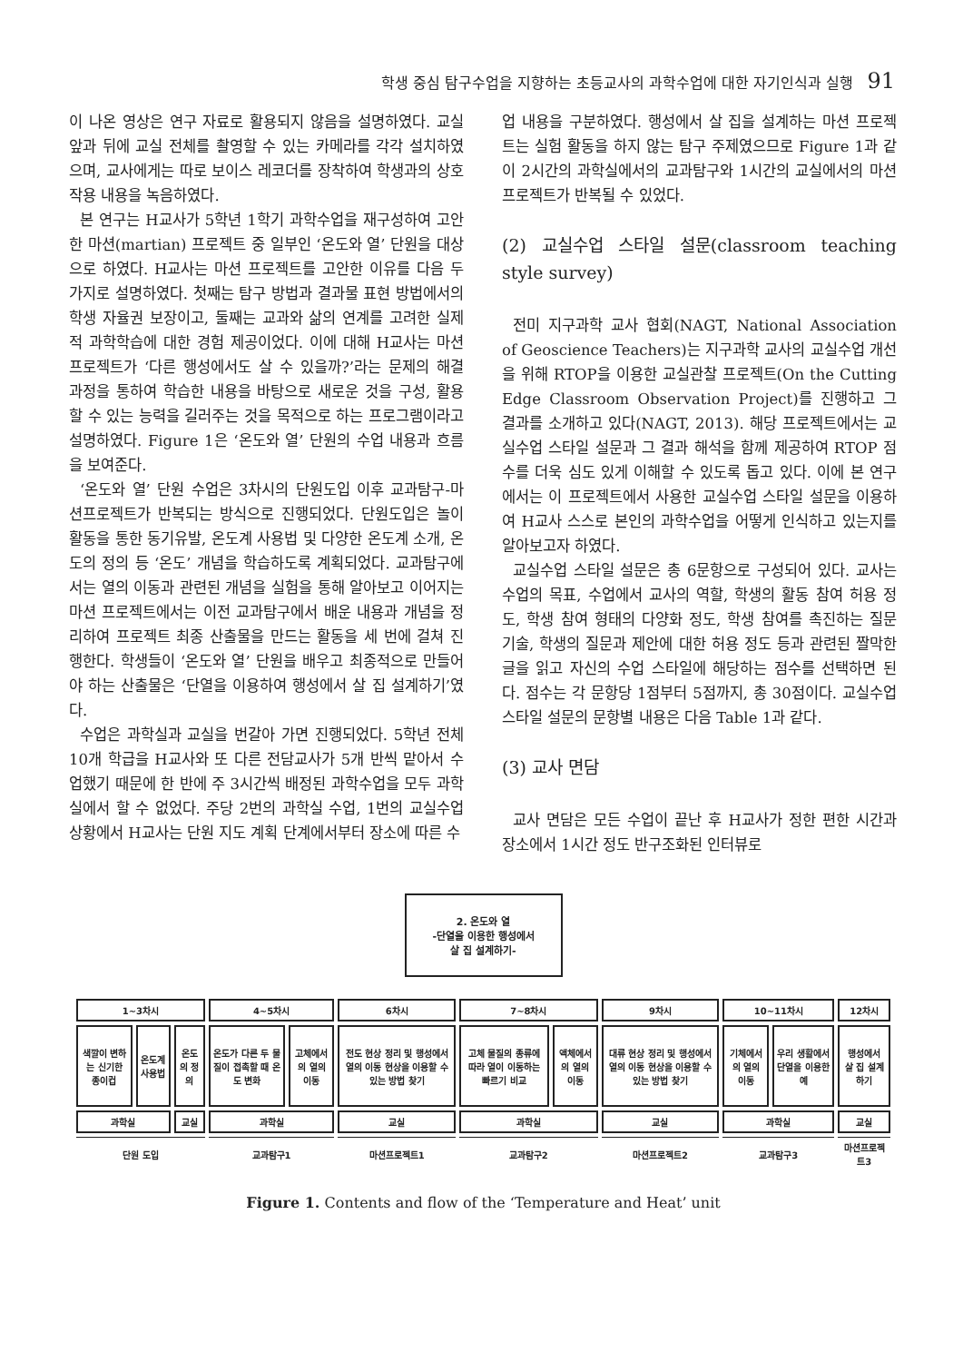학생 중심 탐구수업을 지향하는 초등교사의 과학수업에 대한 자기인식과 실행 91
이 나온 영상은 연구 자료로 활용되지 않음을 설명하였다. 교실 앞과 뒤에 교실 전체를 촬영할 수 있는 카메라를 각각 설치하였으며, 교사에게는 따로 보이스 레코더를 장착하여 학생과의 상호작용 내용을 녹음하였다.
본 연구는 H교사가 5학년 1학기 과학수업을 재구성하여 고안한 마션(martian) 프로젝트 중 일부인 ‘온도와 열’ 단원을 대상으로 하였다. H교사는 마션 프로젝트를 고안한 이유를 다음 두 가지로 설명하였다. 첫째는 탐구 방법과 결과물 표현 방법에서의 학생 자율권 보장이고, 둘째는 교과와 삶의 연계를 고려한 실제적 과학학습에 대한 경험 제공이었다. 이에 대해 H교사는 마션 프로젝트가 ‘다른 행성에서도 살 수 있을까?’라는 문제의 해결 과정을 통하여 학습한 내용을 바탕으로 새로운 것을 구성, 활용할 수 있는 능력을 길러주는 것을 목적으로 하는 프로그램이라고 설명하였다. Figure 1은 ‘온도와 열’ 단원의 수업 내용과 흐름을 보여준다.
‘온도와 열’ 단원 수업은 3차시의 단원도입 이후 교과탐구-마션프로젝트가 반복되는 방식으로 진행되었다. 단원도입은 놀이활동을 통한 동기유발, 온도계 사용법 및 다양한 온도계 소개, 온도의 정의 등 ‘온도’ 개념을 학습하도록 계획되었다. 교과탐구에서는 열의 이동과 관련된 개념을 실험을 통해 알아보고 이어지는 마션 프로젝트에서는 이전 교과탐구에서 배운 내용과 개념을 정리하여 프로젝트 최종 산출물을 만드는 활동을 세 번에 걸쳐 진행한다. 학생들이 ‘온도와 열’ 단원을 배우고 최종적으로 만들어야 하는 산출물은 ‘단열을 이용하여 행성에서 살 집 설계하기’였다.
수업은 과학실과 교실을 번갈아 가면 진행되었다. 5학년 전체 10개 학급을 H교사와 또 다른 전담교사가 5개 반씩 맡아서 수업했기 때문에 한 반에 주 3시간씩 배정된 과학수업을 모두 과학실에서 할 수 없었다. 주당 2번의 과학실 수업, 1번의 교실수업 상황에서 H교사는 단원 지도 계획 단계에서부터 장소에 따른 수
업 내용을 구분하였다. 행성에서 살 집을 설계하는 마션 프로젝트는 실험 활동을 하지 않는 탐구 주제였으므로 Figure 1과 같이 2시간의 과학실에서의 교과탐구와 1시간의 교실에서의 마션 프로젝트가 반복될 수 있었다.
(2) 교실수업 스타일 설문(classroom teaching style survey)
전미 지구과학 교사 협회(NAGT, National Association of Geoscience Teachers)는 지구과학 교사의 교실수업 개선을 위해 RTOP을 이용한 교실관찰 프로젝트(On the Cutting Edge Classroom Observation Project)를 진행하고 그 결과를 소개하고 있다(NAGT, 2013). 해당 프로젝트에서는 교실수업 스타일 설문과 그 결과 해석을 함께 제공하여 RTOP 점수를 더욱 심도 있게 이해할 수 있도록 돕고 있다. 이에 본 연구에서는 이 프로젝트에서 사용한 교실수업 스타일 설문을 이용하여 H교사 스스로 본인의 과학수업을 어떻게 인식하고 있는지를 알아보고자 하였다.
교실수업 스타일 설문은 총 6문항으로 구성되어 있다. 교사는 수업의 목표, 수업에서 교사의 역할, 학생의 활동 참여 허용 정도, 학생 참여 형태의 다양화 정도, 학생 참여를 촉진하는 질문 기술, 학생의 질문과 제안에 대한 허용 정도 등과 관련된 짤막한 글을 읽고 자신의 수업 스타일에 해당하는 점수를 선택하면 된다. 점수는 각 문항당 1점부터 5점까지, 총 30점이다. 교실수업 스타일 설문의 문항별 내용은 다음 Table 1과 같다.
(3) 교사 면담
교사 면담은 모든 수업이 끝난 후 H교사가 정한 편한 시간과 장소에서 1시간 정도 반구조화된 인터뷰로
2. 온도와 열
-단열을 이용한 행성에서
살 집 설계하기-
| 1~3차시 | | | 4~5차시 | | 6차시 | 7~8차시 | | 9차시 | 10~11차시 | | 12차시 |
| 색깔이 변하는 신기한 종이컵 | 온도계 사용법 | 온도의 정의 | 온도가 다른 두 물질이 접촉할 때 온도 변화 | 고체에서의 열의 이동 | 전도 현상 정리 및 행성에서 열의 이동 현상을 이용할 수 있는 방법 찾기 | 고체 물질의 종류에 따라 열이 이동하는 빠르기 비교 | 액체에서의 열의 이동 | 대류 현상 정리 및 행성에서 열의 이동 현상을 이용할 수 있는 방법 찾기 | 기체에서의 열의 이동 | 우리 생활에서 단열을 이용한 예 | 행성에서 살 집 설계하기 |
| 과학실 | | 교실 | 과학실 | | 교실 | 과학실 | | 교실 | 과학실 | | 교실 |
| 단원 도입 | | | 교과탐구1 | | 마션프로젝트1 | 교과탐구2 | | 마션프로젝트2 | 교과탐구3 | | 마션프로젝트3 |
Figure 1. Contents and flow of the ‘Temperature and Heat’ unit